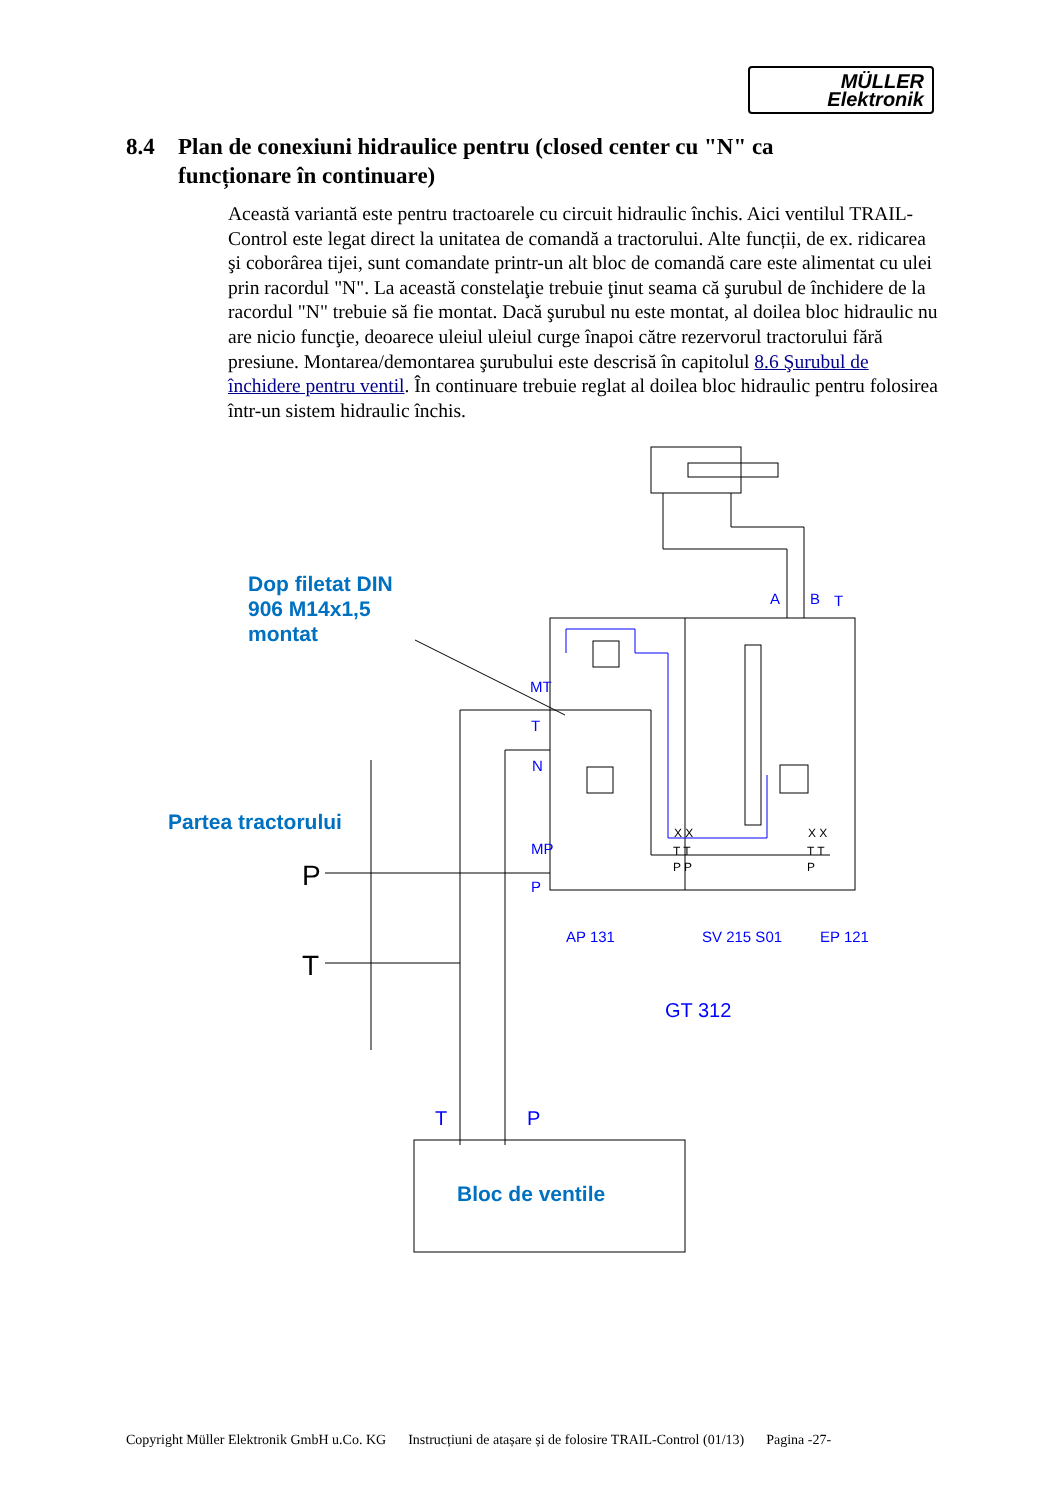MÜLLER
Elektronik
8.4 Plan de conexiuni hidraulice pentru (closed center cu "N" ca
funcționare în continuare)
Această variantă este pentru tractoarele cu circuit hidraulic închis. Aici ventilul TRAIL-Control este legat direct la unitatea de comandă a tractorului. Alte funcții, de ex. ridicarea şi coborârea tijei, sunt comandate printr-un alt bloc de comandă care este alimentat cu ulei prin racordul "N". La această constelaţie trebuie ţinut seama că şurubul de închidere de la racordul "N" trebuie să fie montat. Dacă şurubul nu este montat, al doilea bloc hidraulic nu are nicio funcţie, deoarece uleiul uleiul curge înapoi către rezervorul tractorului fără presiune. Montarea/demontarea şurubului este descrisă în capitolul 8.6 Şurubul de închidere pentru ventil. În continuare trebuie reglat al doilea bloc hidraulic pentru folosirea într-un sistem hidraulic închis.
Dop filetat DIN
906 M14x1,5
montat
Partea tractorului
Bloc de ventile
A
B
T
MT
T
N
MP
P
AP 131
SV 215 S01
EP 121
GT 312
T
P
P
T
X X
X X
T T
T T
P P
P
Copyright Müller Elektronik GmbH u.Co. KG Instrucțiuni de atașare și de folosire TRAIL-Control (01/13) Pagina -27-